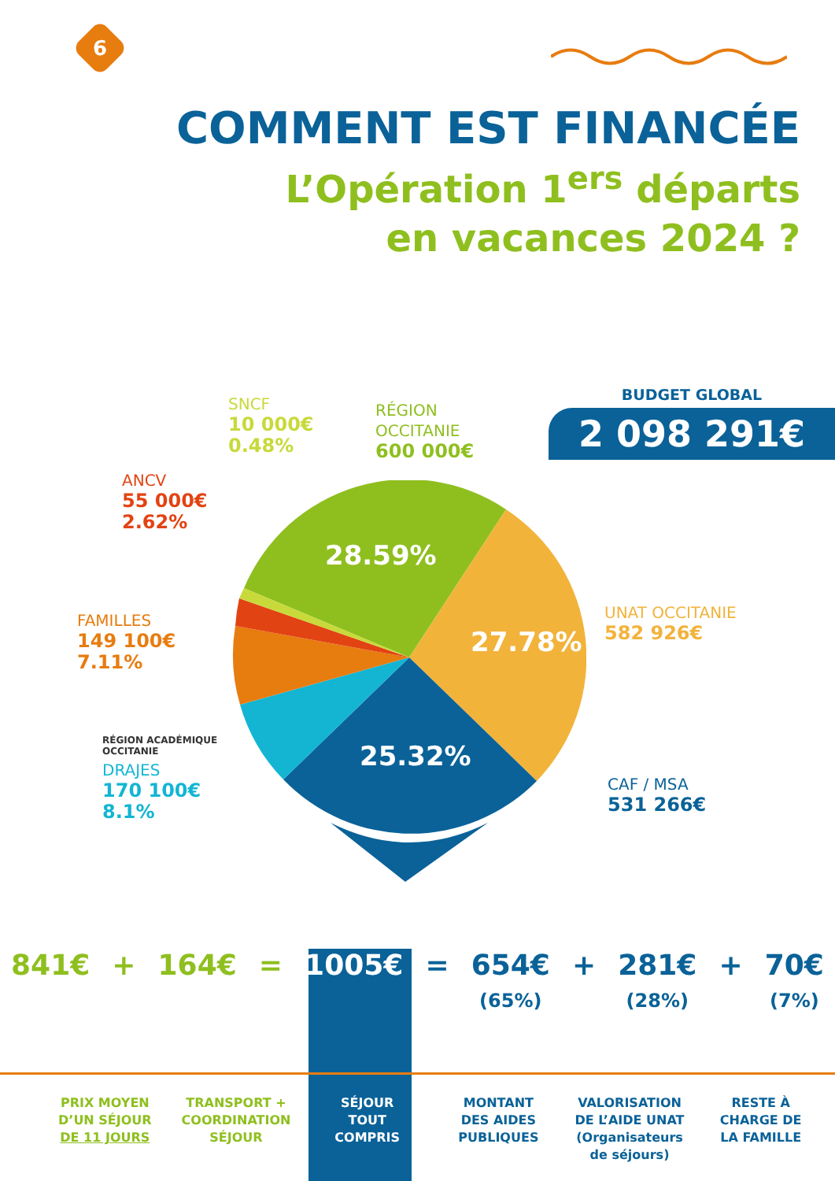6
COMMENT EST FINANCÉE
L’Opération 1<sup>ers</sup> départs
en vacances 2024 ?
SNCF
10 000€
0.48%
RÉGION
OCCITANIE
600 000€
BUDGET GLOBAL
2 098 291€
ANCV
55 000€
2.62%
FAMILLES
149 100€
7.11%
UNAT OCCITANIE
582 926€
RÉGION ACADÉMIQUE
OCCITANIE
DRAJES
170 100€
8.1%
CAF / MSA
531 266€
28.59%
27.78%
25.32%
841€ + 164€ = 1005€ = 654€
(65%)
+ 281€
(28%)
+ 70€
(7%)
PRIX MOYEN
D’UN SÉJOUR
DE 11 JOURS
TRANSPORT +
COORDINATION
SÉJOUR
SÉJOUR
TOUT
COMPRIS
MONTANT
DES AIDES
PUBLIQUES
VALORISATION
DE L’AIDE UNAT
(Organisateurs
de séjours)
RESTE À
CHARGE DE
LA FAMILLE